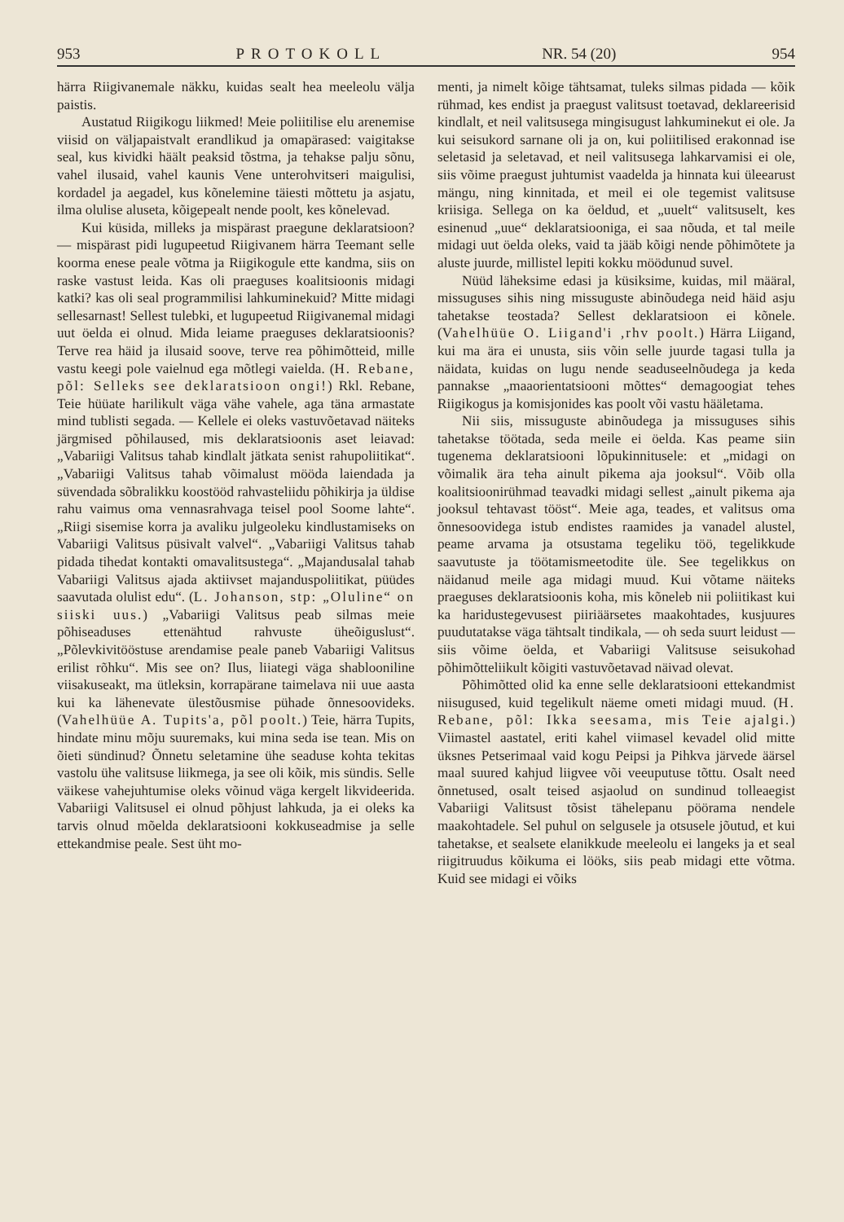953 PROTOKOLL NR. 54 (20) 954
härra Riigivanemale näkku, kuidas sealt hea meeleolu välja paistis.
Austatud Riigikogu liikmed! Meie poliitilise elu arenemise viisid on väljapaistvalt erandlikud ja omapärased: vaigitakse seal, kus kividki häält peaksid tõstma, ja tehakse palju sõnu, vahel ilusaid, vahel kaunis Vene unterohvitseri maigulisi, kordadel ja aegadel, kus kõnelemine täiesti mõttetu ja asjatu, ilma olulise aluseta, kõigepealt nende poolt, kes kõnelevad.
Kui küsida, milleks ja mispärast praegune deklaratsioon? — mispärast pidi lugupeetud Riigivanem härra Teemant selle koorma enese peale võtma ja Riigikogule ette kandma, siis on raske vastust leida. Kas oli praeguses koalitsioonis midagi katki? kas oli seal programmilisi lahkuminekuid? Mitte midagi sellesarnast! Sellest tulebki, et lugupeetud Riigivanemal midagi uut öelda ei olnud. Mida leiame praeguses deklaratsioonis? Terve rea häid ja ilusaid soove, terve rea põhimõtteid, mille vastu keegi pole vaielnud ega mõtlegi vaielda. (H. Rebane, põl: Selleks see deklaratsioon ongi!) Rkl. Rebane, Teie hüüate harilikult väga vähe vahele, aga täna armastate mind tublisti segada. — Kellele ei oleks vastuvõetavad näiteks järgmised põhilaused, mis deklaratsioonis aset leiavad: „Vabariigi Valitsus tahab kindlalt jätkata senist rahupoliitikat“. „Vabariigi Valitsus tahab võimalust mööda laiendada ja süvendada sõbralikku koostööd rahvasteliidu põhikirja ja üldise rahu vaimus oma vennasrahvaga teisel pool Soome lahte“. „Riigi sisemise korra ja avaliku julgeoleku kindlustamiseks on Vabariigi Valitsus püsivalt valvel“. „Vabariigi Valitsus tahab pidada tihedat kontakti omavalitsustega“. „Majandusalal tahab Vabariigi Valitsus ajada aktiivset majanduspoliitikat, püüdes saavutada olulist edu“. (L. Johanson, stp: „Oluline“ on siiski uus.) „Vabariigi Valitsus peab silmas meie põhiseaduses ettenähtud rahvuste üheõiguslust“. „Põlevkivitööstuse arendamise peale paneb Vabariigi Valitsus erilist rõhku“. Mis see on? Ilus, liiategi väga shablooniline viisakuseakt, ma ütleksin, korrapärane taimelava nii uue aasta kui ka lähenevate ülestõusmise pühade õnnesoovideks. (Vahelhüüe A. Tupits'a, põl poolt.) Teie, härra Tupits, hindate minu mõju suuremaks, kui mina seda ise tean. Mis on õieti sündinud? Õnnetu seletamine ühe seaduse kohta tekitas vastolu ühe valitsuse liikmega, ja see oli kõik, mis sündis. Selle väikese vahejuhtumise oleks võinud väga kergelt likvideerida. Vabariigi Valitsusel ei olnud põhjust lahkuda, ja ei oleks ka tarvis olnud mõelda deklaratsiooni kokkuseadmise ja selle ettekandmise peale. Sest üht mo-
menti, ja nimelt kõige tähtsamat, tuleks silmas pidada — kõik rühmad, kes endist ja praegust valitsust toetavad, deklareerisid kindlalt, et neil valitsusega mingisugust lahkuminekut ei ole. Ja kui seisukord sarnane oli ja on, kui poliitilised erakonnad ise seletasid ja seletavad, et neil valitsusega lahkarvamisi ei ole, siis võime praegust juhtumist vaadelda ja hinnata kui üleearust mängu, ning kinnitada, et meil ei ole tegemist valitsuse kriisiga. Sellega on ka öeldud, et „uuelt“ valitsuselt, kes esinenud „uue“ deklaratsiooniga, ei saa nõuda, et tal meile midagi uut öelda oleks, vaid ta jääb kõigi nende põhimõtete ja aluste juurde, millistel lepiti kokku möödunud suvel.
Nüüd läheksime edasi ja küsiksime, kuidas, mil määral, missuguses sihis ning missuguste abinõudega neid häid asju tahetakse teostada? Sellest deklaratsioon ei kõnele. (Vahelhüüe O. Liigand'i ,rhv poolt.) Härra Liigand, kui ma ära ei unusta, siis võin selle juurde tagasi tulla ja näidata, kuidas on lugu nende seaduseelnõudega ja keda pannakse „maaorientatsiooni mõttes“ demagoogiat tehes Riigikogus ja komisjonides kas poolt või vastu hääletama.
Nii siis, missuguste abinõudega ja missuguses sihis tahetakse töötada, seda meile ei öelda. Kas peame siin tugenema deklaratsiooni lõpukinnitusele: et „midagi on võimalik ära teha ainult pikema aja jooksul“. Võib olla koalitsioonirühmad teavadki midagi sellest „ainult pikema aja jooksul tehtavast tööst“. Meie aga, teades, et valitsus oma õnnesoovidega istub endistes raamides ja vanadel alustel, peame arvama ja otsustama tegeliku töö, tegelikkude saavutuste ja töötamismeetodite üle. See tegelikkus on näidanud meile aga midagi muud. Kui võtame näiteks praeguses deklaratsioonis koha, mis kõneleb nii poliitikast kui ka haridustegevusest piiriäärsetes maakohtades, kusjuures puudutatakse väga tähtsalt tindikala, — oh seda suurt leidust — siis võime öelda, et Vabariigi Valitsuse seisukohad põhimõtteliikult kõigiti vastuvõetavad näivad olevat.
Põhimõtted olid ka enne selle deklaratsiooni ettekandmist niisugused, kuid tegelikult näeme ometi midagi muud. (H. Rebane, põl: Ikka seesama, mis Teie ajalgi.) Viimastel aastatel, eriti kahel viimasel kevadel olid mitte üksnes Petserimaal vaid kogu Peipsi ja Pihkva järvede äärsel maal suured kahjud liigvee või veeuputuse tõttu. Osalt need õnnetused, osalt teised asjaolud on sundinud tolleaegist Vabariigi Valitsust tõsist tähelepanu pöörama nendele maakohtadele. Sel puhul on selgusele ja otsusele jõutud, et kui tahetakse, et sealsete elanikkude meeleolu ei langeks ja et seal riigitruudus kõikuma ei lööks, siis peab midagi ette võtma. Kuid see midagi ei võiks